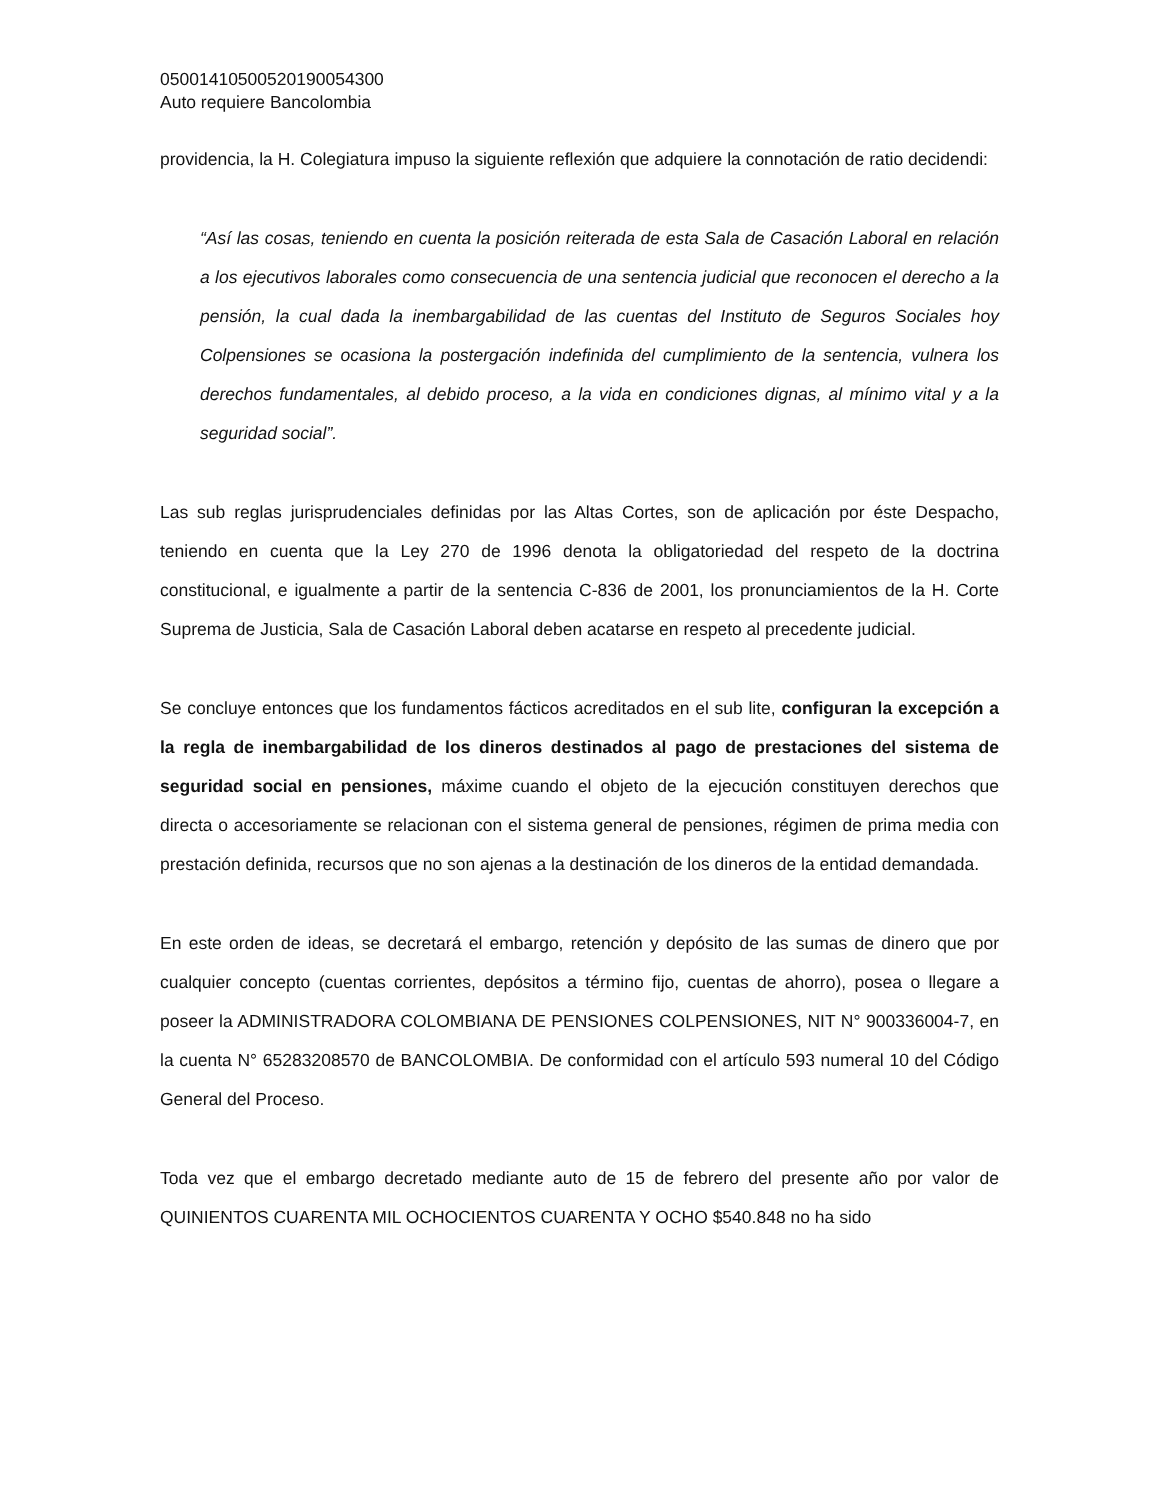05001410500520190054300
Auto requiere Bancolombia
providencia, la H. Colegiatura impuso la siguiente reflexión que adquiere la connotación de ratio decidendi:
“Así las cosas, teniendo en cuenta la posición reiterada de esta Sala de Casación Laboral en relación a los ejecutivos laborales como consecuencia de una sentencia judicial que reconocen el derecho a la pensión, la cual dada la inembargabilidad de las cuentas del Instituto de Seguros Sociales hoy Colpensiones se ocasiona la postergación indefinida del cumplimiento de la sentencia, vulnera los derechos fundamentales, al debido proceso, a la vida en condiciones dignas, al mínimo vital y a la seguridad social”.
Las sub reglas jurisprudenciales definidas por las Altas Cortes, son de aplicación por éste Despacho, teniendo en cuenta que la Ley 270 de 1996 denota la obligatoriedad del respeto de la doctrina constitucional, e igualmente a partir de la sentencia C-836 de 2001, los pronunciamientos de la H. Corte Suprema de Justicia, Sala de Casación Laboral deben acatarse en respeto al precedente judicial.
Se concluye entonces que los fundamentos fácticos acreditados en el sub lite, configuran la excepción a la regla de inembargabilidad de los dineros destinados al pago de prestaciones del sistema de seguridad social en pensiones, máxime cuando el objeto de la ejecución constituyen derechos que directa o accesoriamente se relacionan con el sistema general de pensiones, régimen de prima media con prestación definida, recursos que no son ajenas a la destinación de los dineros de la entidad demandada.
En este orden de ideas, se decretará el embargo, retención y depósito de las sumas de dinero que por cualquier concepto (cuentas corrientes, depósitos a término fijo, cuentas de ahorro), posea o llegare a poseer la ADMINISTRADORA COLOMBIANA DE PENSIONES COLPENSIONES, NIT N° 900336004-7, en la cuenta N° 65283208570 de BANCOLOMBIA. De conformidad con el artículo 593 numeral 10 del Código General del Proceso.
Toda vez que el embargo decretado mediante auto de 15 de febrero del presente año por valor de QUINIENTOS CUARENTA MIL OCHOCIENTOS CUARENTA Y OCHO $540.848 no ha sido